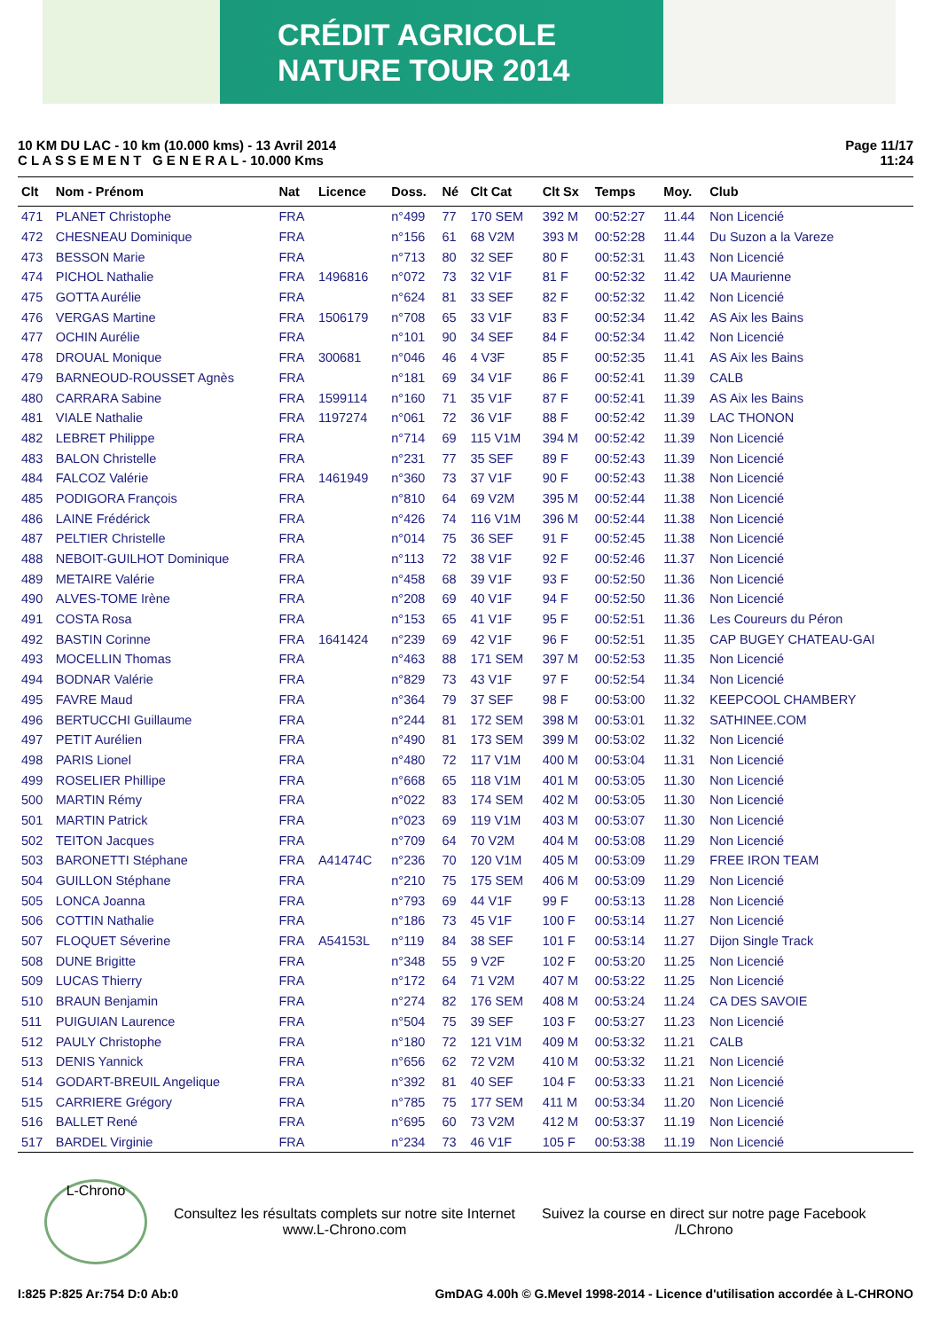CRÉDIT AGRICOLE
NATURE TOUR 2014
10 KM DU LAC - 10 km (10.000 kms) - 13 Avril 2014
C L A S S E M E N T G E N E R A L - 10.000 Kms
Page 11/17
11:24
| Clt | Nom - Prénom | Nat | Licence | Doss. | Né | Clt Cat | Clt Sx | Temps | Moy. | Club |
| --- | --- | --- | --- | --- | --- | --- | --- | --- | --- | --- |
| 471 | PLANET Christophe | FRA | | n°499 | 77 | 170 SEM | 392 M | 00:52:27 | 11.44 | Non Licencié |
| 472 | CHESNEAU Dominique | FRA | | n°156 | 61 | 68 V2M | 393 M | 00:52:28 | 11.44 | Du Suzon a la Vareze |
| 473 | BESSON Marie | FRA | | n°713 | 80 | 32 SEF | 80 F | 00:52:31 | 11.43 | Non Licencié |
| 474 | PICHOL Nathalie | FRA | 1496816 | n°072 | 73 | 32 V1F | 81 F | 00:52:32 | 11.42 | UA Maurienne |
| 475 | GOTTA Aurélie | FRA | | n°624 | 81 | 33 SEF | 82 F | 00:52:32 | 11.42 | Non Licencié |
| 476 | VERGAS Martine | FRA | 1506179 | n°708 | 65 | 33 V1F | 83 F | 00:52:34 | 11.42 | AS Aix les Bains |
| 477 | OCHIN Aurélie | FRA | | n°101 | 90 | 34 SEF | 84 F | 00:52:34 | 11.42 | Non Licencié |
| 478 | DROUAL Monique | FRA | 300681 | n°046 | 46 | 4 V3F | 85 F | 00:52:35 | 11.41 | AS Aix les Bains |
| 479 | BARNEOUD-ROUSSET Agnès | FRA | | n°181 | 69 | 34 V1F | 86 F | 00:52:41 | 11.39 | CALB |
| 480 | CARRARA Sabine | FRA | 1599114 | n°160 | 71 | 35 V1F | 87 F | 00:52:41 | 11.39 | AS Aix les Bains |
| 481 | VIALE Nathalie | FRA | 1197274 | n°061 | 72 | 36 V1F | 88 F | 00:52:42 | 11.39 | LAC THONON |
| 482 | LEBRET Philippe | FRA | | n°714 | 69 | 115 V1M | 394 M | 00:52:42 | 11.39 | Non Licencié |
| 483 | BALON Christelle | FRA | | n°231 | 77 | 35 SEF | 89 F | 00:52:43 | 11.39 | Non Licencié |
| 484 | FALCOZ Valérie | FRA | 1461949 | n°360 | 73 | 37 V1F | 90 F | 00:52:43 | 11.38 | Non Licencié |
| 485 | PODIGORA François | FRA | | n°810 | 64 | 69 V2M | 395 M | 00:52:44 | 11.38 | Non Licencié |
| 486 | LAINE Frédérick | FRA | | n°426 | 74 | 116 V1M | 396 M | 00:52:44 | 11.38 | Non Licencié |
| 487 | PELTIER Christelle | FRA | | n°014 | 75 | 36 SEF | 91 F | 00:52:45 | 11.38 | Non Licencié |
| 488 | NEBOIT-GUILHOT Dominique | FRA | | n°113 | 72 | 38 V1F | 92 F | 00:52:46 | 11.37 | Non Licencié |
| 489 | METAIRE Valérie | FRA | | n°458 | 68 | 39 V1F | 93 F | 00:52:50 | 11.36 | Non Licencié |
| 490 | ALVES-TOME Irène | FRA | | n°208 | 69 | 40 V1F | 94 F | 00:52:50 | 11.36 | Non Licencié |
| 491 | COSTA Rosa | FRA | | n°153 | 65 | 41 V1F | 95 F | 00:52:51 | 11.36 | Les Coureurs du Péron |
| 492 | BASTIN Corinne | FRA | 1641424 | n°239 | 69 | 42 V1F | 96 F | 00:52:51 | 11.35 | CAP BUGEY CHATEAU-GAI |
| 493 | MOCELLIN Thomas | FRA | | n°463 | 88 | 171 SEM | 397 M | 00:52:53 | 11.35 | Non Licencié |
| 494 | BODNAR Valérie | FRA | | n°829 | 73 | 43 V1F | 97 F | 00:52:54 | 11.34 | Non Licencié |
| 495 | FAVRE Maud | FRA | | n°364 | 79 | 37 SEF | 98 F | 00:53:00 | 11.32 | KEEPCOOL CHAMBERY |
| 496 | BERTUCCHI Guillaume | FRA | | n°244 | 81 | 172 SEM | 398 M | 00:53:01 | 11.32 | SATHINEE.COM |
| 497 | PETIT Aurélien | FRA | | n°490 | 81 | 173 SEM | 399 M | 00:53:02 | 11.32 | Non Licencié |
| 498 | PARIS Lionel | FRA | | n°480 | 72 | 117 V1M | 400 M | 00:53:04 | 11.31 | Non Licencié |
| 499 | ROSELIER Phillipe | FRA | | n°668 | 65 | 118 V1M | 401 M | 00:53:05 | 11.30 | Non Licencié |
| 500 | MARTIN Rémy | FRA | | n°022 | 83 | 174 SEM | 402 M | 00:53:05 | 11.30 | Non Licencié |
| 501 | MARTIN Patrick | FRA | | n°023 | 69 | 119 V1M | 403 M | 00:53:07 | 11.30 | Non Licencié |
| 502 | TEITON Jacques | FRA | | n°709 | 64 | 70 V2M | 404 M | 00:53:08 | 11.29 | Non Licencié |
| 503 | BARONETTI Stéphane | FRA | A41474C | n°236 | 70 | 120 V1M | 405 M | 00:53:09 | 11.29 | FREE IRON TEAM |
| 504 | GUILLON Stéphane | FRA | | n°210 | 75 | 175 SEM | 406 M | 00:53:09 | 11.29 | Non Licencié |
| 505 | LONCA Joanna | FRA | | n°793 | 69 | 44 V1F | 99 F | 00:53:13 | 11.28 | Non Licencié |
| 506 | COTTIN Nathalie | FRA | | n°186 | 73 | 45 V1F | 100 F | 00:53:14 | 11.27 | Non Licencié |
| 507 | FLOQUET Séverine | FRA | A54153L | n°119 | 84 | 38 SEF | 101 F | 00:53:14 | 11.27 | Dijon Single Track |
| 508 | DUNE Brigitte | FRA | | n°348 | 55 | 9 V2F | 102 F | 00:53:20 | 11.25 | Non Licencié |
| 509 | LUCAS Thierry | FRA | | n°172 | 64 | 71 V2M | 407 M | 00:53:22 | 11.25 | Non Licencié |
| 510 | BRAUN Benjamin | FRA | | n°274 | 82 | 176 SEM | 408 M | 00:53:24 | 11.24 | CA DES SAVOIE |
| 511 | PUIGUIAN Laurence | FRA | | n°504 | 75 | 39 SEF | 103 F | 00:53:27 | 11.23 | Non Licencié |
| 512 | PAULY Christophe | FRA | | n°180 | 72 | 121 V1M | 409 M | 00:53:32 | 11.21 | CALB |
| 513 | DENIS Yannick | FRA | | n°656 | 62 | 72 V2M | 410 M | 00:53:32 | 11.21 | Non Licencié |
| 514 | GODART-BREUIL Angelique | FRA | | n°392 | 81 | 40 SEF | 104 F | 00:53:33 | 11.21 | Non Licencié |
| 515 | CARRIERE Grégory | FRA | | n°785 | 75 | 177 SEM | 411 M | 00:53:34 | 11.20 | Non Licencié |
| 516 | BALLET René | FRA | | n°695 | 60 | 73 V2M | 412 M | 00:53:37 | 11.19 | Non Licencié |
| 517 | BARDEL Virginie | FRA | | n°234 | 73 | 46 V1F | 105 F | 00:53:38 | 11.19 | Non Licencié |
L-Chrono
Consultez les résultats complets sur notre site Internet
www.L-Chrono.com
Suivez la course en direct sur notre page Facebook
/LChrono
I:825 P:825 Ar:754 D:0 Ab:0 GmDAG 4.00h © G.Mevel 1998-2014 - Licence d'utilisation accordée à L-CHRONO